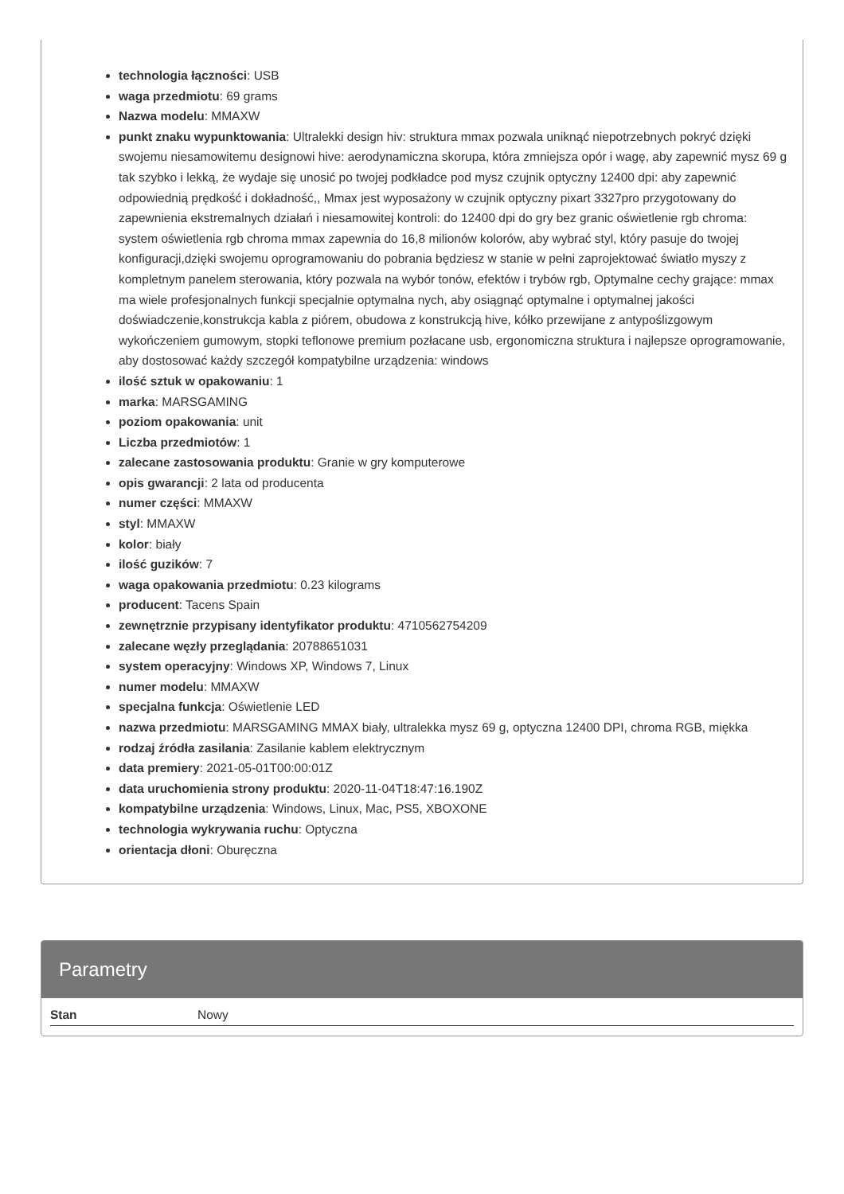technologia łączności: USB
waga przedmiotu: 69 grams
Nazwa modelu: MMAXW
punkt znaku wypunktowania: Ultralekki design hiv: struktura mmax pozwala uniknąć niepotrzebnych pokryć dzięki swojemu niesamowitemu designowi hive: aerodynamiczna skorupa, która zmniejsza opór i wagę, aby zapewnić mysz 69 g tak szybko i lekką, że wydaje się unosić po twojej podkładce pod mysz czujnik optyczny 12400 dpi: aby zapewnić odpowiednią prędkość i dokładność,, Mmax jest wyposażony w czujnik optyczny pixart 3327pro przygotowany do zapewnienia ekstremalnych działań i niesamowitej kontroli: do 12400 dpi do gry bez granic oświetlenie rgb chroma: system oświetlenia rgb chroma mmax zapewnia do 16,8 milionów kolorów, aby wybrać styl, który pasuje do twojej konfiguracji,dzięki swojemu oprogramowaniu do pobrania będziesz w stanie w pełni zaprojektować światło myszy z kompletnym panelem sterowania, który pozwala na wybór tonów, efektów i trybów rgb, Optymalne cechy grające: mmax ma wiele profesjonalnych funkcji specjalnie optymalna nych, aby osiągnąć optymalne i optymalnej jakości doświadczenie,konstrukcja kabla z piórem, obudowa z konstrukcją hive, kółko przewijane z antypoślizgowym wykończeniem gumowym, stopki teflonowe premium pozłacane usb, ergonomiczna struktura i najlepsze oprogramowanie, aby dostosować każdy szczegół kompatybilne urządzenia: windows
ilość sztuk w opakowaniu: 1
marka: MARSGAMING
poziom opakowania: unit
Liczba przedmiotów: 1
zalecane zastosowania produktu: Granie w gry komputerowe
opis gwarancji: 2 lata od producenta
numer części: MMAXW
styl: MMAXW
kolor: biały
ilość guzików: 7
waga opakowania przedmiotu: 0.23 kilograms
producent: Tacens Spain
zewnętrznie przypisany identyfikator produktu: 4710562754209
zalecane węzły przeglądania: 20788651031
system operacyjny: Windows XP, Windows 7, Linux
numer modelu: MMAXW
specjalna funkcja: Oświetlenie LED
nazwa przedmiotu: MARSGAMING MMAX biały, ultralekka mysz 69 g, optyczna 12400 DPI, chroma RGB, miękka
rodzaj źródła zasilania: Zasilanie kablem elektrycznym
data premiery: 2021-05-01T00:00:01Z
data uruchomienia strony produktu: 2020-11-04T18:47:16.190Z
kompatybilne urządzenia: Windows, Linux, Mac, PS5, XBOXONE
technologia wykrywania ruchu: Optyczna
orientacja dłoni: Oburęczna
Parametry
| Stan | Nowy |